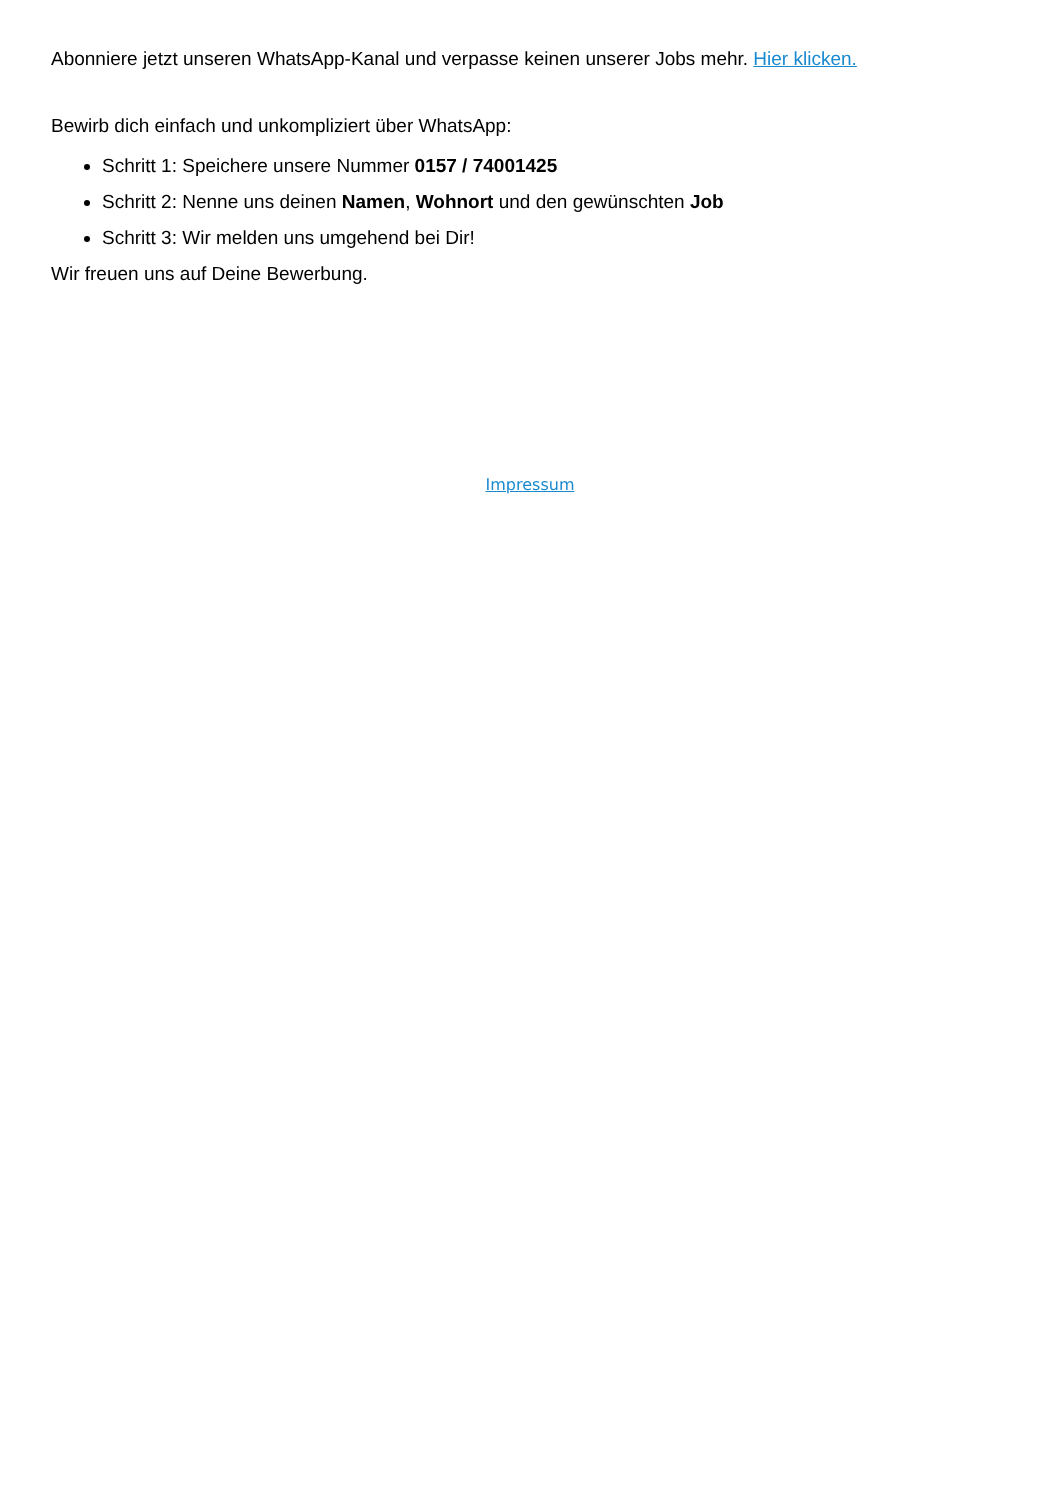Abonniere jetzt unseren WhatsApp-Kanal und verpasse keinen unserer Jobs mehr. Hier klicken.
Bewirb dich einfach und unkompliziert über WhatsApp:
Schritt 1: Speichere unsere Nummer 0157 / 74001425
Schritt 2: Nenne uns deinen Namen, Wohnort und den gewünschten Job
Schritt 3: Wir melden uns umgehend bei Dir!
Wir freuen uns auf Deine Bewerbung.
Impressum